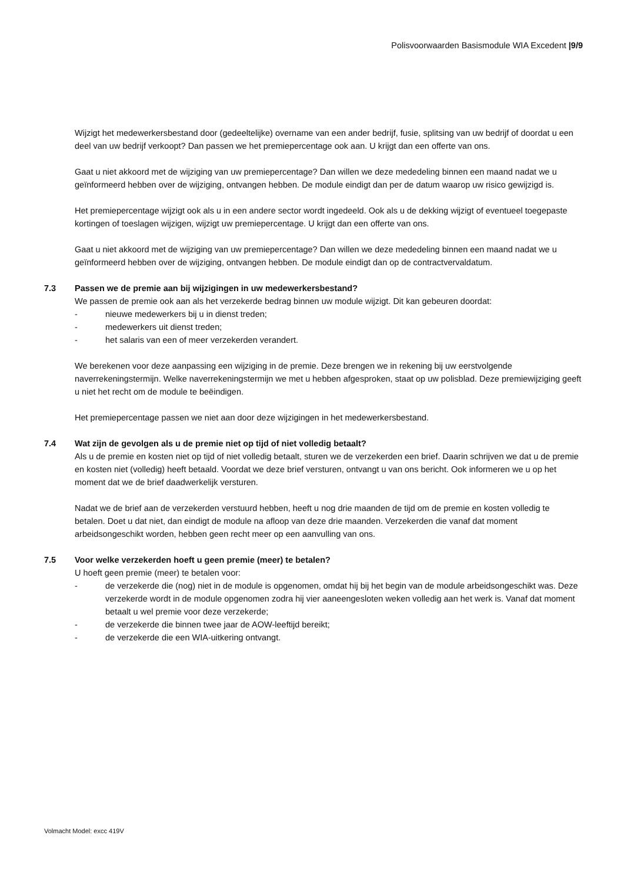Polisvoorwaarden Basismodule WIA Excedent |9/9
Wijzigt het medewerkersbestand door (gedeeltelijke) overname van een ander bedrijf, fusie, splitsing van uw bedrijf of doordat u een deel van uw bedrijf verkoopt? Dan passen we het premiepercentage ook aan. U krijgt dan een offerte van ons.
Gaat u niet akkoord met de wijziging van uw premiepercentage? Dan willen we deze mededeling binnen een maand nadat we u geïnformeerd hebben over de wijziging, ontvangen hebben. De module eindigt dan per de datum waarop uw risico gewijzigd is.
Het premiepercentage wijzigt ook als u in een andere sector wordt ingedeeld. Ook als u de dekking wijzigt of eventueel toegepaste kortingen of toeslagen wijzigen, wijzigt uw premiepercentage. U krijgt dan een offerte van ons.
Gaat u niet akkoord met de wijziging van uw premiepercentage? Dan willen we deze mededeling binnen een maand nadat we u geïnformeerd hebben over de wijziging, ontvangen hebben. De module eindigt dan op de contractvervaldatum.
7.3 Passen we de premie aan bij wijzigingen in uw medewerkersbestand?
We passen de premie ook aan als het verzekerde bedrag binnen uw module wijzigt. Dit kan gebeuren doordat:
- nieuwe medewerkers bij u in dienst treden;
- medewerkers uit dienst treden;
- het salaris van een of meer verzekerden verandert.
We berekenen voor deze aanpassing een wijziging in de premie. Deze brengen we in rekening bij uw eerstvolgende naverrekeningstermijn. Welke naverrekeningstermijn we met u hebben afgesproken, staat op uw polisblad. Deze premiewijziging geeft u niet het recht om de module te beëindigen.
Het premiepercentage passen we niet aan door deze wijzigingen in het medewerkersbestand.
7.4 Wat zijn de gevolgen als u de premie niet op tijd of niet volledig betaalt?
Als u de premie en kosten niet op tijd of niet volledig betaalt, sturen we de verzekerden een brief. Daarin schrijven we dat u de premie en kosten niet (volledig) heeft betaald. Voordat we deze brief versturen, ontvangt u van ons bericht. Ook informeren we u op het moment dat we de brief daadwerkelijk versturen.
Nadat we de brief aan de verzekerden verstuurd hebben, heeft u nog drie maanden de tijd om de premie en kosten volledig te betalen. Doet u dat niet, dan eindigt de module na afloop van deze drie maanden. Verzekerden die vanaf dat moment arbeidsongeschikt worden, hebben geen recht meer op een aanvulling van ons.
7.5 Voor welke verzekerden hoeft u geen premie (meer) te betalen?
U hoeft geen premie (meer) te betalen voor:
- de verzekerde die (nog) niet in de module is opgenomen, omdat hij bij het begin van de module arbeidsongeschikt was. Deze verzekerde wordt in de module opgenomen zodra hij vier aaneengesloten weken volledig aan het werk is. Vanaf dat moment betaalt u wel premie voor deze verzekerde;
- de verzekerde die binnen twee jaar de AOW-leeftijd bereikt;
- de verzekerde die een WIA-uitkering ontvangt.
Volmacht Model: excc 419V